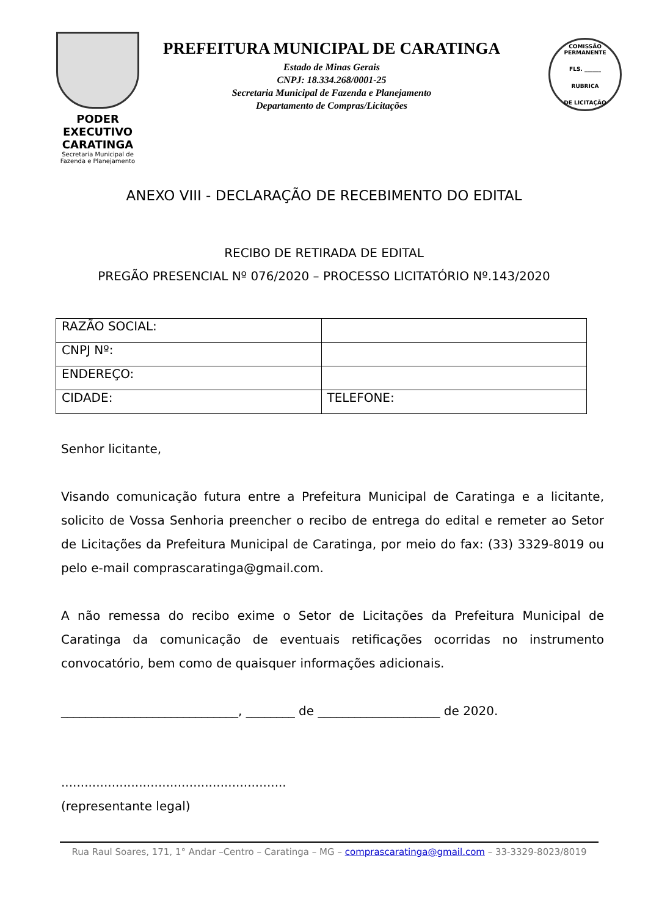PODER EXECUTIVO
CARATINGA
Secretaria Municipal de Fazenda e Planejamento
PREFEITURA MUNICIPAL DE CARATINGA
Estado de Minas Gerais
CNPJ: 18.334.268/0001-25
Secretaria Municipal de Fazenda e Planejamento
Departamento de Compras/Licitações
COMISSÃO PERMANENTE
FLS. ______
RUBRICA
DE LICITAÇÃO
ANEXO VIII - DECLARAÇÃO DE RECEBIMENTO DO EDITAL
RECIBO DE RETIRADA DE EDITAL
PREGÃO PRESENCIAL Nº 076/2020 – PROCESSO LICITATÓRIO Nº.143/2020
| RAZÃO SOCIAL: | |
| CNPJ Nº: | |
| ENDEREÇO: | |
| CIDADE: | TELEFONE: |
Senhor licitante,
Visando comunicação futura entre a Prefeitura Municipal de Caratinga e a licitante, solicito de Vossa Senhoria preencher o recibo de entrega do edital e remeter ao Setor de Licitações da Prefeitura Municipal de Caratinga, por meio do fax: (33) 3329-8019 ou pelo e-mail comprascaratinga@gmail.com.
A não remessa do recibo exime o Setor de Licitações da Prefeitura Municipal de Caratinga da comunicação de eventuais retificações ocorridas no instrumento convocatório, bem como de quaisquer informações adicionais.
_____________________________, ________ de ____________________ de 2020.
..........................................................
(representante legal)
Rua Raul Soares, 171, 1° Andar –Centro – Caratinga – MG – comprascaratinga@gmail.com – 33-3329-8023/8019